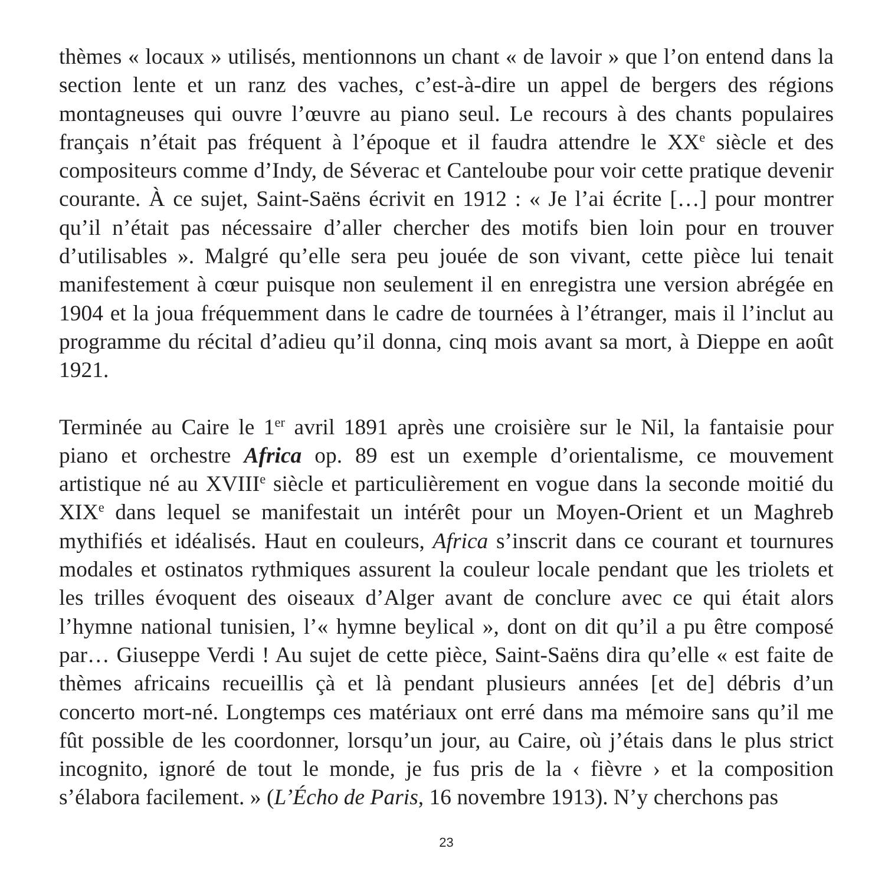thèmes « locaux » utilisés, mentionnons un chant « de lavoir » que l’on entend dans la section lente et un ranz des vaches, c’est-à-dire un appel de bergers des régions montagneuses qui ouvre l’œuvre au piano seul. Le recours à des chants populaires français n’était pas fréquent à l’époque et il faudra attendre le XX<sup>e</sup> siècle et des compositeurs comme d’Indy, de Séverac et Canteloube pour voir cette pratique devenir courante. À ce sujet, Saint-Saëns écrivit en 1912 : « Je l’ai écrite […] pour montrer qu’il n’était pas nécessaire d’aller chercher des motifs bien loin pour en trouver d’utilisables ». Malgré qu’elle sera peu jouée de son vivant, cette pièce lui tenait manifestement à cœur puisque non seulement il en enregistra une version abrégée en 1904 et la joua fréquemment dans le cadre de tournées à l’étranger, mais il l’inclut au programme du récital d’adieu qu’il donna, cinq mois avant sa mort, à Dieppe en août 1921.
Terminée au Caire le 1<sup>er</sup> avril 1891 après une croisière sur le Nil, la fantaisie pour piano et orchestre Africa op. 89 est un exemple d’orientalisme, ce mouvement artistique né au XVIII<sup>e</sup> siècle et particulièrement en vogue dans la seconde moitié du XIX<sup>e</sup> dans lequel se manifestait un intérêt pour un Moyen-Orient et un Maghreb mythifiés et idéalisés. Haut en couleurs, Africa s’inscrit dans ce courant et tournures modales et ostinatos rythmiques assurent la couleur locale pendant que les triolets et les trilles évoquent des oiseaux d’Alger avant de conclure avec ce qui était alors l’hymne national tunisien, l’« hymne beylical », dont on dit qu’il a pu être composé par… Giuseppe Verdi ! Au sujet de cette pièce, Saint-Saëns dira qu’elle « est faite de thèmes africains recueillis çà et là pendant plusieurs années [et de] débris d’un concerto mort-né. Longtemps ces matériaux ont erré dans ma mémoire sans qu’il me fût possible de les coordonner, lorsqu’un jour, au Caire, où j’étais dans le plus strict incognito, ignoré de tout le monde, je fus pris de la ‹ fièvre › et la composition s’élabora facilement. » (L’Écho de Paris, 16 novembre 1913). N’y cherchons pas
23